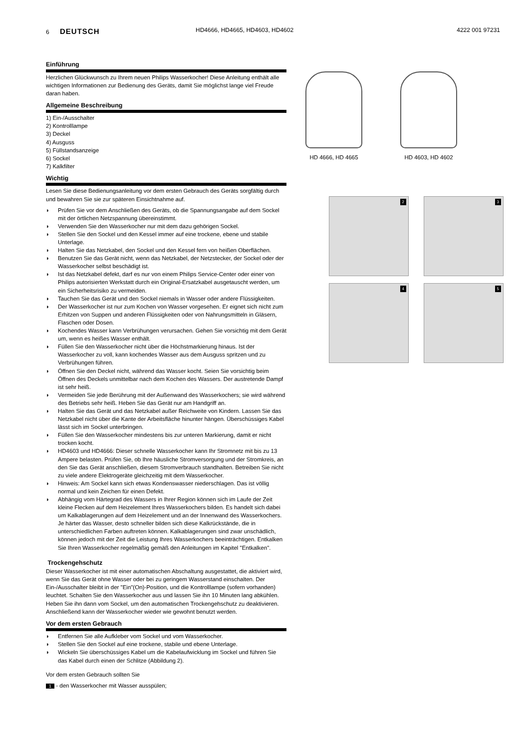6 DEUTSCH
HD4666, HD4665, HD4603, HD4602 4222 001 97231
Einführung
Herzlichen Glückwunsch zu Ihrem neuen Philips Wasserkocher! Diese Anleitung enthält alle wichtigen Informationen zur Bedienung des Geräts, damit Sie möglichst lange viel Freude daran haben.
Allgemeine Beschreibung
1) Ein-/Ausschalter
2) Kontrolllampe
3) Deckel
4) Ausguss
5) Füllstandsanzeige
6) Sockel
7) Kalkfilter
Wichtig
Lesen Sie diese Bedienungsanleitung vor dem ersten Gebrauch des Geräts sorgfältig durch und bewahren Sie sie zur späteren Einsichtnahme auf.
◗ Prüfen Sie vor dem Anschließen des Geräts, ob die Spannungsangabe auf dem Sockel mit der örtlichen Netzspannung übereinstimmt.
◗ Verwenden Sie den Wasserkocher nur mit dem dazu gehörigen Sockel.
◗ Stellen Sie den Sockel und den Kessel immer auf eine trockene, ebene und stabile Unterlage.
◗ Halten Sie das Netzkabel, den Sockel und den Kessel fern von heißen Oberflächen.
◗ Benutzen Sie das Gerät nicht, wenn das Netzkabel, der Netzstecker, der Sockel oder der Wasserkocher selbst beschädigt ist.
◗ Ist das Netzkabel defekt, darf es nur von einem Philips Service-Center oder einer von Philips autorisierten Werkstatt durch ein Original-Ersatzkabel ausgetauscht werden, um ein Sicherheitsrisiko zu vermeiden.
◗ Tauchen Sie das Gerät und den Sockel niemals in Wasser oder andere Flüssigkeiten.
◗ Der Wasserkocher ist nur zum Kochen von Wasser vorgesehen. Er eignet sich nicht zum Erhitzen von Suppen und anderen Flüssigkeiten oder von Nahrungsmitteln in Gläsern, Flaschen oder Dosen.
◗ Kochendes Wasser kann Verbrühungen verursachen. Gehen Sie vorsichtig mit dem Gerät um, wenn es heißes Wasser enthält.
◗ Füllen Sie den Wasserkocher nicht über die Höchstmarkierung hinaus. Ist der Wasserkocher zu voll, kann kochendes Wasser aus dem Ausguss spritzen und zu Verbrühungen führen.
◗ Öffnen Sie den Deckel nicht, während das Wasser kocht. Seien Sie vorsichtig beim Öffnen des Deckels unmittelbar nach dem Kochen des Wassers. Der austretende Dampf ist sehr heiß.
◗ Vermeiden Sie jede Berührung mit der Außenwand des Wasserkochers; sie wird während des Betriebs sehr heiß. Heben Sie das Gerät nur am Handgriff an.
◗ Halten Sie das Gerät und das Netzkabel außer Reichweite von Kindern. Lassen Sie das Netzkabel nicht über die Kante der Arbeitsfläche hinunter hängen. Überschüssiges Kabel lässt sich im Sockel unterbringen.
◗ Füllen Sie den Wasserkocher mindestens bis zur unteren Markierung, damit er nicht trocken kocht.
◗ HD4603 und HD4666: Dieser schnelle Wasserkocher kann Ihr Stromnetz mit bis zu 13 Ampere belasten. Prüfen Sie, ob Ihre häusliche Stromversorgung und der Stromkreis, an den Sie das Gerät anschließen, diesem Stromverbrauch standhalten. Betreiben Sie nicht zu viele andere Elektrogeräte gleichzeitig mit dem Wasserkocher.
◗ Hinweis: Am Sockel kann sich etwas Kondenswasser niederschlagen. Das ist völlig normal und kein Zeichen für einen Defekt.
◗ Abhängig vom Härtegrad des Wassers in Ihrer Region können sich im Laufe der Zeit kleine Flecken auf dem Heizelement Ihres Wasserkochers bilden. Es handelt sich dabei um Kalkablagerungen auf dem Heizelement und an der Innenwand des Wasserkochers. Je härter das Wasser, desto schneller bilden sich diese Kalkrückstände, die in unterschiedlichen Farben auftreten können. Kalkablagerungen sind zwar unschädlich, können jedoch mit der Zeit die Leistung Ihres Wasserkochers beeinträchtigen. Entkalken Sie Ihren Wasserkocher regelmäßig gemäß den Anleitungen im Kapitel "Entkalken".
Trockengehschutz
Dieser Wasserkocher ist mit einer automatischen Abschaltung ausgestattet, die aktiviert wird, wenn Sie das Gerät ohne Wasser oder bei zu geringem Wasserstand einschalten. Der Ein-/Ausschalter bleibt in der "Ein"(On)-Position, und die Kontrolllampe (sofern vorhanden) leuchtet. Schalten Sie den Wasserkocher aus und lassen Sie ihn 10 Minuten lang abkühlen. Heben Sie ihn dann vom Sockel, um den automatischen Trockengehschutz zu deaktivieren. Anschließend kann der Wasserkocher wieder wie gewohnt benutzt werden.
Vor dem ersten Gebrauch
◗ Entfernen Sie alle Aufkleber vom Sockel und vom Wasserkocher.
◗ Stellen Sie den Sockel auf eine trockene, stabile und ebene Unterlage.
◗ Wickeln Sie überschüssiges Kabel um die Kabelaufwicklung im Sockel und führen Sie das Kabel durch einen der Schlitze (Abbildung 2).
Vor dem ersten Gebrauch sollten Sie
1 - den Wasserkocher mit Wasser ausspülen;
HD 4666, HD 4665 HD 4603, HD 4602
2 3
4 5